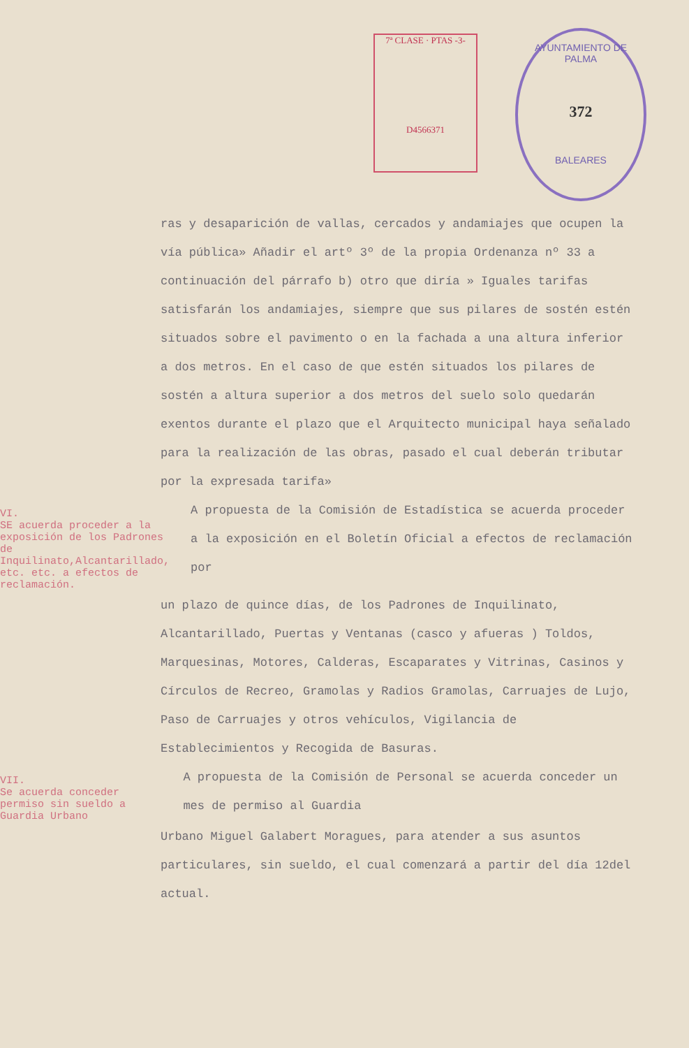7ª CLASE · PTAS -3-
D4566371
AYUNTAMIENTO DE PALMA
372
BALEARES
ras y desaparición de vallas, cercados y andamiajes que ocupen la vía pública» Añadir el artº 3º de la propia Ordenanza nº 33 a continuación del párrafo b) otro que diría » Iguales tarifas satisfarán los andamiajes, siempre que sus pilares de sostén estén situados sobre el pavimento o en la fachada a una altura inferior a dos metros. En el caso de que estén situados los pilares de sostén a altura superior a dos metros del suelo solo quedarán exentos durante el plazo que el Arquitecto municipal haya señalado para la realización de las obras, pasado el cual deberán tributar por la expresada tarifa»
VI.
SE acuerda proceder a la exposición de los Padrones de Inquilinato,Alcantarillado, etc. etc. a efectos de reclamación.
A propuesta de la Comisión de Estadística se acuerda proceder a la exposición en el Boletín Oficial a efectos de reclamación por
un plazo de quince días, de los Padrones de Inquilinato, Alcantarillado, Puertas y Ventanas (casco y afueras ) Toldos, Marquesinas, Motores, Calderas, Escaparates y Vitrinas, Casinos y Círculos de Recreo, Gramolas y Radios Gramolas, Carruajes de Lujo, Paso de Carruajes y otros vehículos, Vigilancia de Establecimientos y Recogida de Basuras.
VII.
Se acuerda conceder permiso sin sueldo a Guardia Urbano
A propuesta de la Comisión de Personal se acuerda conceder un mes de permiso al Guardia
Urbano Miguel Galabert Moragues, para atender a sus asuntos particulares, sin sueldo, el cual comenzará a partir del día 12del actual.